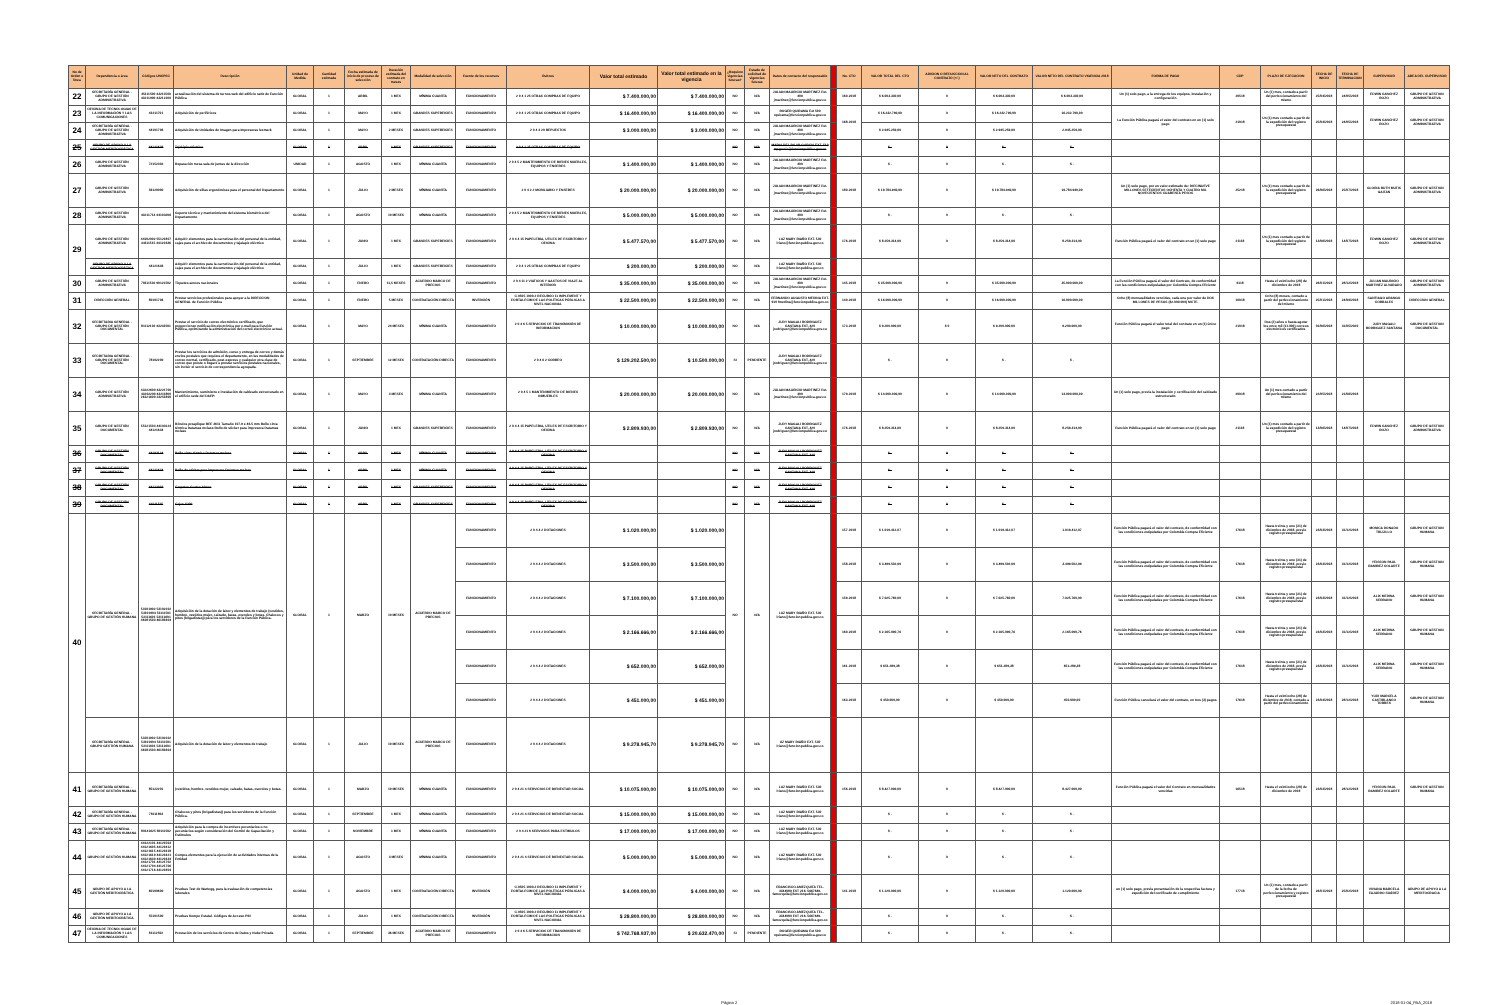| No de Orden o línea | Dependencia o área | Códigos UNSPSC | Descripción | Unidad de Medida | Cantidad estimada | Fecha estimada de inicio de proceso de selección | Duración estimada del contrato en meses | Modalidad de selección | Fuente de los recursos | Rubros | Valor total estimado | Valor total estimado en la vigencia | ¿Requiere vigencias futuras? | Estado de solicitud de vigencias futuras | Datos de contacto del responsable | | No. CTO | VALOR TOTAL DEL CTO | ADICION O REDUCCION AL CONTRATO (+/-) | VALOR NETO DEL CONTRATO | VALOR NETO DEL CONTRATO VIGENCIA 2018 | FORMA DE PAGO | CDP | PLAZO DE EJECUCION | FECHA DE INICIO | FECHA DE TERMINACION | SUPERVISOR | AREA DEL SUPERVISOR |
| --- | --- | --- | --- | --- | --- | --- | --- | --- | --- | --- | --- | --- | --- | --- | --- | --- | --- | --- | --- | --- | --- | --- | --- | --- | --- | --- | --- | --- |
| 22 | SECRETARÍA GENERAL - GRUPO DE GESTIÓN ADMINISTRATIVA | 45111500 43211500 43211900 43212100 | actualización del sistema de turnos web del edificio sede de Función Pública | GLOBAL | 1 | ABRIL | 1 MES | MÍNIMA CUANTÍA | FUNCIONAMIENTO | 2 0 4 1 25 OTRAS COMPRAS DE EQUIPO | $ 7.400.000,00 | $ 7.400.000,00 | NO | N/A | JULIAN MAURICIO MARTINEZ Ext. 400 jmartinez@funcionpublica.gov.co | | 160-2018 | $ 6.003.330,00 | 0 | $ 6.003.330,00 | $ 6.003.330,00 | Un (1) solo pago, a la entrega de los equipos, instalación y configuración | 20518 | Un (1) mes, contado a partir del perfeccionamiento del mismo | 25/04/2018 | 24/05/2018 | EDWIN SANCHEZ ROZO | GRUPO DE GESTION ADMINISTRATIVA |
| 23 | OFICINA DE TECNOLOGIAS DE LA INFORMACIÓN Y LAS COMUNICACIONES | 43211701 | Adquisición de periféricos | GLOBAL | 1 | MAYO | 1 MES | GRANDES SUPERFICIES | FUNCIONAMIENTO | 2 0 4 1 25 OTRAS COMPRAS DE EQUIPO | $ 16.400.000,00 | $ 16.400.000,00 | NO | N/A | ROGER QUIRAMA Ext 500 rquirama@funcionpublica.gov.co | | 168-2018 | $ 16.232.790,00 | 0 | $ 16.232.790,00 | 16.232.790,00 | La Función Pública pagará el valor del contrato en un (1) solo pago | 21018 | Un (1) mes contado a partir de la expedición del registro presupuestal | 25/04/2018 | 24/05/2018 | EDWIN SANCHEZ ROZO | GRUPO DE GESTION ADMINISTRATIVA |
| 24 | SECRETARÍA GENERAL - GRUPO DE GESTIÓN ADMINISTRATIVA | 44101706 | Adquisición de Unidades de Imagen para Impresoras lexmark | GLOBAL | 1 | MAYO | 2 MESES | GRANDES SUPERFICIES | FUNCIONAMIENTO | 2 0 4 4 20 REPUESTOS | $ 3.000.000,00 | $ 3.000.000,00 | NO | N/A | JULIAN MAURICIO MARTINEZ Ext. 400 jmartinez@funcionpublica.gov.co | | | $ 2.945.259,00 | 0 | $ 2.945.259,00 | 2.945.259,00 | | | | | | | |
| 25 | GRUPO DE APOYO A LA GESTIÓN MERITOCRÁTICA | 44121636 | Tajalápiz eléctrico | GLOBAL | 1 | ABRIL | 1 MES | GRANDES SUPERFICIES | FUNCIONAMIENTO | 2 0 4 1 25 OTRAS COMPRAS DE EQUIPO | | | NO | N/A | MARIA DEL PILAR GARCIA EXT. 510 mpgarcia@funcionpublica.gov.co | | | $ - | 0 | $ - | $ - | | | | | | | |
| 26 | GRUPO DE GESTIÓN ADMINISTRATIVA | 72152302 | Reparación mesa sala de juntas de la dirección | UNIDAD | 1 | AGOSTO | 1 MES | MÍNIMA CUANTÍA | FUNCIONAMIENTO | 2 0 4 5 2 MANTENIMIENTO DE BIENES MUEBLES, EQUIPOS Y ENSERES | $ 1.400.000,00 | $ 1.400.000,00 | NO | N/A | JULIAN MAURICIO MARTINEZ Ext. 400 jmartinez@funcionpublica.gov.co | | | $ - | 0 | $ - | $ - | | | | | | | |
| 27 | GRUPO DE GESTIÓN ADMINISTRATIVA | 56120000 | Adquisición de sillas ergonómicas para el personal del Departamento | GLOBAL | 1 | JULIO | 2 MESES | MÍNIMA CUANTÍA | FUNCIONAMIENTO | 2 0 4 2 2 MOBILIARIO Y ENSERES | $ 20.000.000,00 | $ 20.000.000,00 | NO | N/A | JULIAN MAURICIO MARTINEZ Ext. 400 jmartinez@funcionpublica.gov.co | | 180-2018 | $ 19.784.940,00 | 0 | $ 19.784.940,00 | 19.784.940,00 | Un (1) solo pago, por un valor estimado de: DIECINUEVE MILLONES SETECIENTOS OCHENTA Y CUATRO MIL NOVECIENTOS CUARENTA PESOS | 25218 | Un (1) mes contado a partir de la expedición del registro presupuestal | 26/06/2018 | 25/07/2018 | GLORIA RUTH MUTIS GAITAN | GRUPO DE GESTION ADMINISTRATIVA |
| 28 | GRUPO DE GESTIÓN ADMINISTRATIVA | 43211714 44103206 | Soporte técnico y mantenimiento del sistema biométrico del Departamento | GLOBAL | 1 | AGOSTO | 10 MESES | MÍNIMA CUANTÍA | FUNCIONAMIENTO | 2 0 4 5 2 MANTENIMIENTO DE BIENES MUEBLES, EQUIPOS Y ENSERES | $ 5.000.000,00 | $ 5.000.000,00 | NO | N/A | JULIAN MAURICIO MARTINEZ Ext. 400 jmartinez@funcionpublica.gov.co | | | $ - | 0 | $ - | $ - | | | | | | | |
| 29 | GRUPO DE GESTIÓN ADMINISTRATIVA | 44102002 55121807 44111515 44121636 | Adquirir elementos para la carnetización del personal de la entidad, cajas para el archivo de documentos y tajalapiz eléctrico | GLOBAL | 1 | JUNIO | 1 MES | GRANDES SUPERFICIES | FUNCIONAMIENTO | 2 0 4 4 15 PAPELERIA, UTILES DE ESCRITORIO Y OFICINA | $ 5.477.570,00 | $ 5.477.570,00 | NO | N/A | LUZ MARY RIAÑO EXT. 530 lriano@funcionpublica.gov.co | | 176-2018 | $ 8.259.314,00 | 0 | $ 8.259.314,00 | 8.259.314,00 | Función Pública pagará el valor del contrato en un (1) solo pago | 21118 | Un (1) mes contado a partir de la expedición del registro presupuestal | 13/06/2018 | 14/07/2018 | EDWIN SANCHEZ ROZO | GRUPO DE GESTION ADMINISTRATIVA |
| | GRUPO DE APOYO A LA GESTIÓN MERITOCRÁTICA | 44121636 | Adquirir elementos para la carnetización del personal de la entidad, cajas para el archivo de documentos y tajalapiz eléctrico | GLOBAL | 1 | JULIO | 1 MES | GRANDES SUPERFICIES | FUNCIONAMIENTO | 2 0 4 1 25 OTRAS COMPRAS DE EQUIPO | $ 200.000,00 | $ 200.000,00 | NO | N/A | LUZ MARY RIAÑO EXT. 530 lriano@funcionpublica.gov.co | | | | | | | | | | | | | |
| 30 | GRUPO DE GESTIÓN ADMINISTRATIVA | 78111502 90121502 | Tiquetes aereos nacionales | GLOBAL | 1 | ENERO | 11,5 MESES | ACUERDO MARCO DE PRECIOS | FUNCIONAMIENTO | 2 0 4 11 2 VIATICOS Y GASTOS DE VIAJE AL INTERIOR | $ 35.000.000,00 | $ 35.000.000,00 | NO | N/A | JULIAN MAURICIO MARTINEZ Ext. 400 jmartinez@funcionpublica.gov.co | | 145-2018 | $ 35.000.000,00 | 0 | $ 35.000.000,00 | 35.000.000,00 | La Función Pública pagará el valor del Contrato, de conformidad con las condiciones estipuladas por Colombia Compra Eficiente | 6118 | Hasta el veintiocho (28) de diciembre de 2018 | 26/01/2018 | 28/12/2018 | JULIAN MAURICIO MARTINEZ ALVARADO | GRUPO DE GESTION ADMINISTRATIVA |
| 31 | DIRECCIÓN GENERAL | 80101706 | Prestar servicios profesionales para apoyar a la DIRECCION GENERAL de Función Pública | GLOBAL | 1 | ENERO | 5 MESES | CONTRATACIÓN DIRECTA | INVERSIÓN | C-0505 1000-2 RECURSO 11 IMPLEMENT Y FORTALECIM DE LAS POLÍTICAS PÚBLICAS A NIVEL NACIONAL | $ 22.500.000,00 | $ 22.500.000,00 | NO | N/A | FERNANDO AUGUSTO MEDINA EXT. 910 fmedina@funcionpublica.gov.co | | 140-2018 | $ 16.000.000,00 | 0 | $ 16.000.000,00 | 16.000.000,00 | Ocho (8) mensualidades vencidas, cada una por valor de DOS MILLONES DE PESOS ($2.000.000) MCTE. | 10018 | Ocho (8) meses, contado a partir del perfeccionamiento del mismo | 25/01/2018 | 24/09/2018 | SANTIAGO ARANGO CORRALES | DIRECCION GENERAL |
| 32 | SECRETARIA GENERAL - GRUPO DE GESTIÓN DOCUMENTAL | 81112102 43233501 | Prestar el servicio de correo electrónico certificado, que proporcionen notificación electrónica por e-mail para Función Pública, optimizando la administración del correo electrónico actual. | GLOBAL | 1 | MAYO | 24 MESES | MÍNIMA CUANTÍA | FUNCIONAMIENTO | 2 0 4 6 5 SERVICIOS DE TRANSMISIÓN DE INFORMACION | $ 10.000.000,00 | $ 10.000.000,00 | NO | N/A | JUDY MAGALI RODRIGUEZ SANTANA EXT. 420 jrodriguez@funcionpublica.gov.co | | 173-2018 | $ 9.200.000,00 | $ 0 | $ 9.200.000,00 | 9.200.000,00 | Función Pública pagará el valor total del contrato en un (1) único pago | 21018 | Dos (2) años o hasta agotar los once mil (11.000) correos electrónicos certificados | 01/06/2018 | 31/05/2020 | JUDY MAGALI RODRIGUEZ SANTANA | GRUPO DE GESTION DOCUMENTAL |
| 33 | SECRETARIA GENERAL - GRUPO DE GESTIÓN DOCUMENTAL | 78102200 | Prestar los servicios de admisión, curso y entrega de correo y demás envíos postales que requiera el departamento, en las modalidades de correo normal, certificado, post-express y cualquier otra clase de correo que preste o llegare a prestar servicios postales nacionales, sin incluir el servicio de correspondencia agrupada. | GLOBAL | 1 | SEPTIEMBRE | 12 MESES | CONTRATACIÓN DIRECTA | FUNCIONAMIENTO | 2 0 4 6 2 CORREO | $ 129.202.500,00 | $ 10.500.000,00 | SI | PENDIENTE | JUDY MAGALI RODRIGUEZ SANTANA EXT. 420 jrodriguez@funcionpublica.gov.co | | | $ - | 0 | $ - | $ - | | | | | | | |
| 34 | GRUPO DE GESTIÓN ADMINISTRATIVA | 43222600 43221700 43202200 43211800 26121600 23251800 | Mantenimiento, suministro e instalación de cableado estructurado en el edificio sede del DAFP: | GLOBAL | 1 | MAYO | 3 MESES | MÍNIMA CUANTÍA | FUNCIONAMIENTO | 2 0 4 5 1 MANTENIMIENTO DE BIENES INMUEBLES | $ 20.000.000,00 | $ 20.000.000,00 | NO | N/A | JULIAN MAURICIO MARTINEZ Ext. 400 jmartinez@funcionpublica.gov.co | | 179-2018 | $ 14.000.000,00 | 0 | $ 14.000.000,00 | 14.000.000,00 | Un (1) solo pago, previa la instalación y certificación del cableado estructurado | 20018 | Un (1) mes contado a partir del perfeccionamiento del mismo | 22/05/2018 | 21/06/2018 | | |
| 35 | GRUPO DE GESTIÓN DOCUMENTAL | 55121503 44103124 44121634 | Rótulos preaplique REF 3611 Tamaño 107.9 x 46.5 mm Rollo cinta térmica Datamax mclass Rollo de sticker para impresora Datamax mclass | GLOBAL | 1 | JUNIO | 1 MES | GRANDES SUPERFICIES | FUNCIONAMIENTO | 2 0 4 4 15 PAPELERIA, UTILES DE ESCRITORIO Y OFICINA | $ 2.809.930,00 | $ 2.809.930,00 | NO | N/A | JUDY MAGALI RODRIGUEZ SANTANA EXT. 420 jrodriguez@funcionpublica.gov.co | | 176-2018 | $ 8.259.314,00 | 0 | $ 8.259.314,00 | 8.259.314,00 | Función Pública pagará el valor del contrato en un (1) solo pago | 21118 | Un (1) mes contado a partir de la expedición del registro presupuestal | 13/06/2018 | 14/07/2018 | EDWIN SANCHEZ ROZO | GRUPO DE GESTION ADMINISTRATIVA |
| 36 | GRUPO DE GESTIÓN DOCUMENTAL | 44103124 | Rollo cinta térmica Datamax mclass | GLOBAL | 1 | ABRIL | 1 MES | MÍNIMA CUANTÍA | FUNCIONAMIENTO | 2 0 4 4 15 PAPELERIA, UTILES DE ESCRITORIO Y OFICINA | | | NO | N/A | JUDY MAGALI RODRIGUEZ SANTANA EXT. 420 | | | $ - | 0 | $ - | $ - | | | | | | | |
| 37 | GRUPO DE GESTIÓN DOCUMENTAL | 44121634 | Rollo de sticker para impresora Datamax mclass | GLOBAL | 1 | ABRIL | 1 MES | MÍNIMA CUANTÍA | FUNCIONAMIENTO | 2 0 4 4 15 PAPELERIA, UTILES DE ESCRITORIO Y OFICINA | | | NO | N/A | JUDY MAGALI RODRIGUEZ SANTANA EXT. 420 | | | $ - | 0 | $ - | $ - | | | | | | | |
| 38 | GRUPO DE GESTIÓN DOCUMENTAL | 44122003 | Carpetas Cuatro Aletas | GLOBAL | 1 | ABRIL | 1 MES | GRANDES SUPERFICIES | FUNCIONAMIENTO | 2 0 4 4 15 PAPELERIA, UTILES DE ESCRITORIO Y OFICINA | | | NO | N/A | JUDY MAGALI RODRIGUEZ SANTANA EXT. 420 | | | $ - | 0 | $ - | $ - | | | | | | | |
| 39 | GRUPO DE GESTIÓN DOCUMENTAL | 44111515 | Cajas X200 | GLOBAL | 1 | ABRIL | 1 MES | GRANDES SUPERFICIES | FUNCIONAMIENTO | 2 0 4 4 15 PAPELERIA, UTILES DE ESCRITORIO Y OFICINA | | | NO | N/A | JUDY MAGALI RODRIGUEZ SANTANA EXT. 420 | | | $ - | 0 | $ - | $ - | | | | | | | |
| 40 | SECRETARÍA GENERAL - GRUPO DE GESTIÓN HUMANA | 53101902 53102102 53101904 53111501 53111601 53111601 46181503 46181604 | Adquisición de la dotación de labor y elementos de trabajo (vestidos, hombre, vestidos mujer, calzado, batas, overoles y botas. Chalecos y pitos (brigadistas)) para los servidores de la Función Pública. | GLOBAL | 1 | MARZO | 10 MESES | ACUERDO MARCO DE PRECIOS | FUNCIONAMIENTO | 2 0 4 4 2 DOTACIONES | $ 1.020.000,00 | $ 1.020.000,00 | NO | N/A | LUZ MARY RIAÑO EXT. 530 lriano@funcionpublica.gov.co | | 157-2018 | $ 1.019.412,07 | 0 | $ 1.019.412,07 | 1.019.412,07 | Función Pública pagará el valor del contrato, de conformidad con las condiciones estipuladas por Colombia Compra Eficiente | 17618 | Hasta treinta y uno (31) de diciembre de 2018, previo registro presupuestal | 23/03/2018 | 31/12/2018 | MONICA DONADO TRUJILLO | GRUPO DE GESTION HUMANA |
| | | | | | | | | | FUNCIONAMIENTO | 2 0 4 4 2 DOTACIONES | $ 3.500.000,00 | $ 3.500.000,00 | | | | | 158-2018 | $ 3.499.502,09 | 0 | $ 3.499.502,09 | 3.499.502,09 | Función Pública pagará el valor del contrato, de conformidad con las condiciones estipuladas por Colombia Compra Eficiente | 17618 | Hasta treinta y uno (31) de diciembre de 2018, previo registro presupuestal | 23/03/2018 | 31/12/2018 | YEISSON PAUL RAMIREZ SOLARTE | GRUPO DE GESTION HUMANA |
| | | | | | | | | | FUNCIONAMIENTO | 2 0 4 4 2 DOTACIONES | $ 7.100.000,00 | $ 7.100.000,00 | | | | | 159-2018 | $ 7.025.760,00 | 0 | $ 7.025.760,00 | 7.025.760,00 | Función Pública pagará el valor del contrato, de conformidad con las condiciones estipuladas por Colombia Compra Eficiente | 17618 | Hasta treinta y uno (31) de diciembre de 2018, previo registro presupuestal | 23/03/2018 | 31/12/2018 | ALIX MEDINA SERRANO | GRUPO DE GESTION HUMANA |
| | | | | | | | | | FUNCIONAMIENTO | 2 0 4 4 2 DOTACIONES | $ 2.166.666,00 | $ 2.166.666,00 | | | | | 160-2018 | $ 2.165.090,76 | 0 | $ 2.165.090,76 | 2.165.090,76 | Función Pública pagará el valor del contrato, de conformidad con las condiciones estipuladas por Colombia Compra Eficiente | 17618 | Hasta treinta y uno (31) de diciembre de 2018, previo registro presupuestal | 23/03/2018 | 31/12/2018 | ALIX MEDINA SERRANO | GRUPO DE GESTION HUMANA |
| | | | | | | | | | FUNCIONAMIENTO | 2 0 4 4 2 DOTACIONES | $ 652.000,00 | $ 652.000,00 | | | | | 161-2018 | $ 651.289,38 | 0 | $ 651.289,38 | 651.289,38 | Función Pública pagará el valor del contrato, de conformidad con las condiciones estipuladas por Colombia Compra Eficiente | 17618 | Hasta treinta y uno (31) de diciembre de 2018, previo registro presupuestal | 23/03/2018 | 31/12/2018 | ALIX MEDINA SERRANO | GRUPO DE GESTION HUMANA |
| | | | | | | | | | FUNCIONAMIENTO | 2 0 4 4 2 DOTACIONES | $ 451.000,00 | $ 451.000,00 | | | | | 163-2018 | $ 450.000,00 | 0 | $ 450.000,00 | 450.000,00 | Función Pública cancelará el valor del contrato, en tres (3) pagos | 17618 | Hasta el veintiocho (28) de diciembre de 2018, contado a partir del perfeccionamiento | 23/04/2018 | 28/12/2018 | YUDI MARCELA CASTIBLANCO TORRES | GRUPO DE GESTION HUMANA |
| | SECRETARÍA GENERAL - GRUPO GESTIÓN HUMANA | 53101902 53102102 53101904 53111501 53111601 53111601 46181503 46181604 | Adquisición de la dotación de labor y elementos de trabajo | GLOBAL | 1 | JULIO | 10 MESES | ACUERDO MARCO DE PRECIOS | FUNCIONAMIENTO | 2 0 4 4 2 DOTACIONES | $ 9.278.945,70 | $ 9.278.945,70 | NO | N/A | UZ MARY RIAÑO EXT. 530 lriano@funcionpublica.gov.co | | | | | | | | | | | | | |
| 41 | SECRETARÍA GENERAL - GRUPO DE GESTIÓN HUMANA | 85122201 | (vestidos, hombre, vestidos mujer, calzado, batas, overoles y botas. | GLOBAL | 1 | MARZO | 10 MESES | MÍNIMA CUANTÍA | FUNCIONAMIENTO | 2 0 4 21 4 SERVICIOS DE BIENESTAR SOCIAL | $ 10.075.000,00 | $ 10.075.000,00 | NO | N/A | LUZ MARY RIAÑO EXT. 530 lriano@funcionpublica.gov.co | | 156-2018 | $ 8.427.000,00 | 0 | $ 8.427.000,00 | 8.427.000,00 | Función Pública pagará el valor del Contrato en mensualidades vencidas | 16518 | Hasta el veintiocho (28) de diciembre de 2018 | 23/03/2018 | 28/12/2018 | YEISSON PAUL RAMIREZ SOLARTE | GRUPO DE GESTION HUMANA |
| 42 | SECRETARÍA GENERAL - GRUPO DE GESTIÓN HUMANA | 78111803 | Chalecos y pitos (brigadistas)) para los servidores de la Función Pública. | GLOBAL | 1 | SEPTIEMBRE | 1 MES | MÍNIMA CUANTÍA | FUNCIONAMIENTO | 2 0 4 21 4 SERVICIOS DE BIENESTAR SOCIAL | $ 15.000.000,00 | $ 15.000.000,00 | NO | N/A | LUZ MARY RIAÑO EXT. 530 lriano@funcionpublica.gov.co | | | $ - | 0 | $ - | $ - | | | | | | | |
| 43 | SECRETARÍA GENERAL - GRUPO DE GESTIÓN HUMANA | 80141625 80111502 | Adquisición para la compra de incentivos pecuniarios o no pecuniarios según consideración del Comité de Capacitación y Estímulos | GLOBAL | 1 | NOVIEMBRE | 1 MES | MÍNIMA CUANTÍA | FUNCIONAMIENTO | 2 0 4 21 6 SERVICIOS PARA ESTIMULOS | $ 17.000.000,00 | $ 17.000.000,00 | NO | N/A | LUZ MARY RIAÑO EXT. 530 lriano@funcionpublica.gov.co | | | $ - | 0 | $ - | $ - | | | | | | | |
| 44 | GRUPO DE GESTIÓN HUMANA | 44122101 44121503 44121605 44121612 44121615 44121618 44121619 44121621 44121630 44121634 44121701 44121702 44121704 44121706 44121716 44121804 | Compra elementos para la ejecución de actividades internas de la Entidad | GLOBAL | 1 | AGOSTO | 3 MESES | MÍNIMA CUANTÍA | FUNCIONAMIENTO | 2 0 4 21 4 SERVICIOS DE BIENESTAR SOCIAL | $ 5.000.000,00 | $ 5.000.000,00 | NO | N/A | LUZ MARY RIAÑO EXT. 530 lriano@funcionpublica.gov.co | | | $ - | 0 | $ - | $ - | | | | | | | |
| 45 | GRUPO DE APOYO A LA GESTIÓN MERITOCRÁTICA | 60100600 | Pruebas Test de Wartegg, para la evaluación de competencias laborales | GLOBAL | 1 | AGOSTO | 1 MES | CONTRATACIÓN DIRECTA | INVERSIÓN | C-0505 1000-2 RECURSO 11 IMPLEMENT Y FORTALECIM DE LAS POLÍTICAS PÚBLICAS A NIVEL NACIONAL | $ 4.000.000,00 | $ 4.000.000,00 | NO | N/A | FRANCISCO AMEZQUITA TEL. 3344080 EXT 216. 5667649. famezquita@funcionpublica.gov.co | | 141-2018 | $ 1.120.000,00 | 0 | $ 1.120.000,00 | 1.120.000,00 | un (1) solo pago, previa presentación de la respectiva factura y expedición del certificado de cumplimiento | 17718 | Un (1) mes, contado a partir de la fecha de perfeccionamiento y registro presupuestal | 26/01/2018 | 25/02/2018 | VIVIANA MARCELA FAJARDO SUÁREZ | GRUPO DE APOYO A LA MERITOCRACIA |
| 46 | GRUPO DE APOYO A LA GESTIÓN MERITOCRÁTICA | 55101500 | Pruebas Kompe Estatal- Códigos de Acceso PIN | GLOBAL | 1 | JULIO | 1 MES | CONTRATACIÓN DIRECTA | INVERSIÓN | C-0505 1000-2 RECURSO 11 IMPLEMENT Y FORTALECIM DE LAS POLÍTICAS PÚBLICAS A NIVEL NACIONAL | $ 28.800.000,00 | $ 28.800.000,00 | NO | N/A | FRANCISCO AMEZQUITA TEL. 3344080 EXT 216. 5667649. famezquita@funcionpublica.gov.co | | | $ - | 0 | $ - | $ - | | | | | | | |
| 47 | OFICINA DE TECNOLOGIAS DE LA INFORMACIÓN Y LAS COMUNICACIONES | 81112502 | Prestación de los servicios de Centro de Datos y Nube Privada | GLOBAL | 1 | SEPTIEMBRE | 36 MESES | ACUERDO MARCO DE PRECIOS | FUNCIONAMIENTO | 2 0 4 6 5 SERVICIOS DE TRANSMISIÓN DE INFORMACION | $ 742.768.937,00 | $ 20.632.470,00 | SI | PENDIENTE | ROGER QUIRAMA Ext 500 rquirama@funcionpublica.gov.co | | | $ - | 0 | $ - | $ - | | | | | | | |
Página 2 2018-01-04_PAA_2018